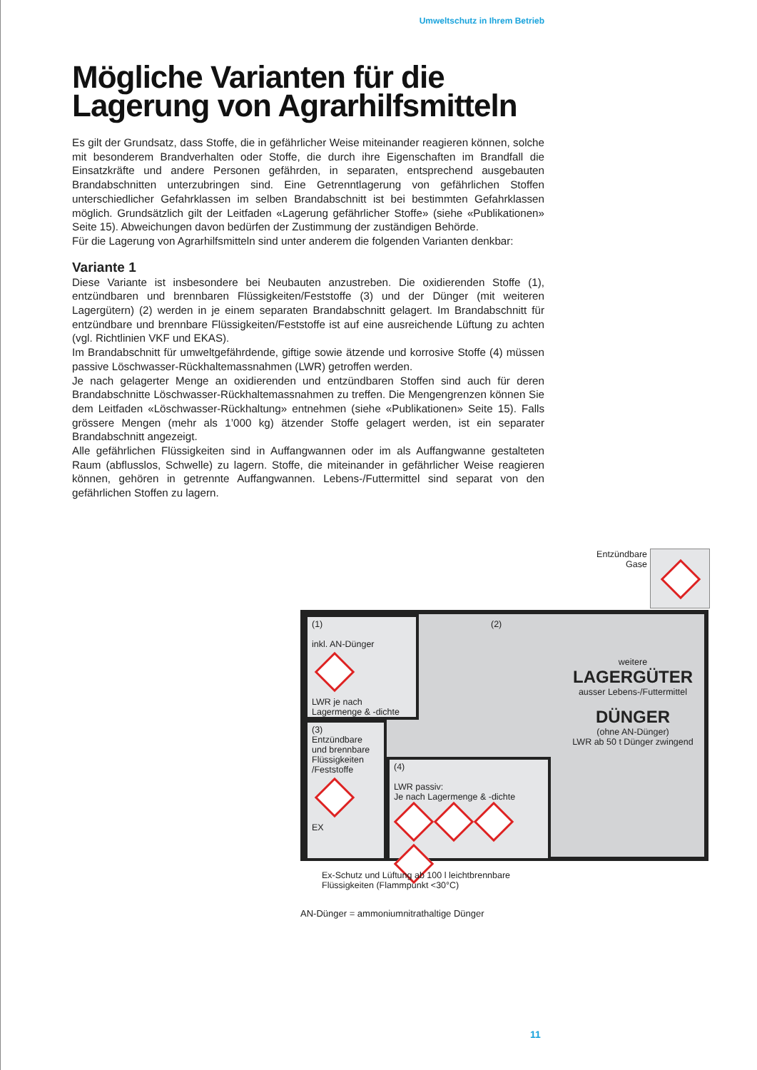Umweltschutz in Ihrem Betrieb
Mögliche Varianten für die Lagerung von Agrarhilfsmitteln
Es gilt der Grundsatz, dass Stoffe, die in gefährlicher Weise miteinander reagieren können, solche mit besonderem Brandverhalten oder Stoffe, die durch ihre Eigenschaften im Brandfall die Einsatzkräfte und andere Personen gefährden, in separaten, entsprechend ausgebauten Brandabschnitten unterzubringen sind. Eine Getrenntlagerung von gefährlichen Stoffen unterschiedlicher Gefahrklassen im selben Brandabschnitt ist bei bestimmten Gefahrklassen möglich. Grundsätzlich gilt der Leitfaden «Lagerung gefährlicher Stoffe» (siehe «Publikationen» Seite 15). Abweichungen davon bedürfen der Zustimmung der zuständigen Behörde.
Für die Lagerung von Agrarhilfsmitteln sind unter anderem die folgenden Varianten denkbar:
Variante 1
Diese Variante ist insbesondere bei Neubauten anzustreben. Die oxidierenden Stoffe (1), entzündbaren und brennbaren Flüssigkeiten/Feststoffe (3) und der Dünger (mit weiteren Lagergütern) (2) werden in je einem separaten Brandabschnitt gelagert. Im Brandabschnitt für entzündbare und brennbare Flüssigkeiten/Feststoffe ist auf eine ausreichende Lüftung zu achten (vgl. Richtlinien VKF und EKAS).
Im Brandabschnitt für umweltgefährdende, giftige sowie ätzende und korrosive Stoffe (4) müssen passive Löschwasser-Rückhaltemassnahmen (LWR) getroffen werden.
Je nach gelagerter Menge an oxidierenden und entzündbaren Stoffen sind auch für deren Brandabschnitte Löschwasser-Rückhaltemassnahmen zu treffen. Die Mengengrenzen können Sie dem Leitfaden «Löschwasser-Rückhaltung» entnehmen (siehe «Publikationen» Seite 15). Falls grössere Mengen (mehr als 1’000 kg) ätzender Stoffe gelagert werden, ist ein separater Brandabschnitt angezeigt.
Alle gefährlichen Flüssigkeiten sind in Auffangwannen oder im als Auffangwanne gestalteten Raum (abflusslos, Schwelle) zu lagern. Stoffe, die miteinander in gefährlicher Weise reagieren können, gehören in getrennte Auffangwannen. Lebens-/Futtermittel sind separat von den gefährlichen Stoffen zu lagern.
Entzündbare
Gase
(1)
inkl. AN-Dünger
LWR je nach
Lagermenge & -dichte
(2)
weitere
LAGERGÜTER
ausser Lebens-/Futtermittel
DÜNGER
(ohne AN-Dünger)
LWR ab 50 t Dünger zwingend
(3)
Entzündbare und brennbare Flüssigkeiten /Feststoffe
EX
(4)
LWR passiv:
Je nach Lagermenge & -dichte
Ex-Schutz und Lüftung ab 100 l leichtbrennbare
Flüssigkeiten (Flammpunkt <30°C)
AN-Dünger = ammoniumnitrathaltige Dünger
11